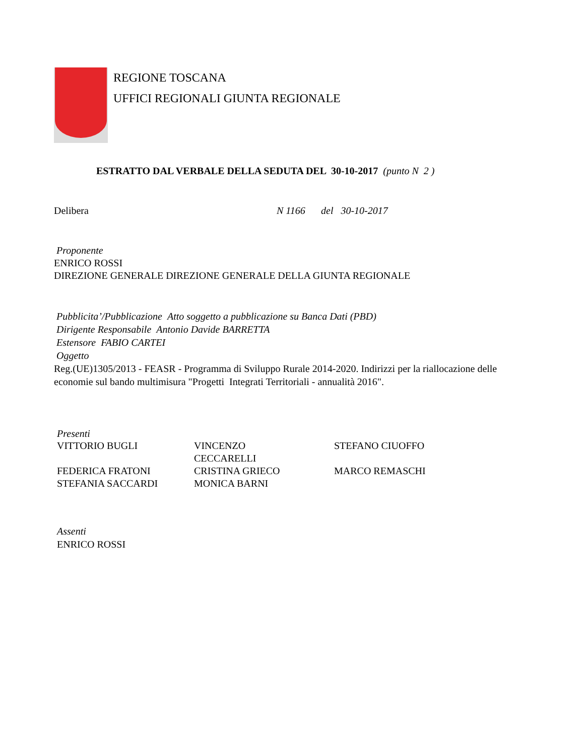REGIONE TOSCANA
UFFICI REGIONALI GIUNTA REGIONALE
ESTRATTO DAL VERBALE DELLA SEDUTA DEL 30-10-2017 (punto N 2 )
Delibera N 1166 del 30-10-2017
Proponente
ENRICO ROSSI
DIREZIONE GENERALE DIREZIONE GENERALE DELLA GIUNTA REGIONALE
Pubblicita’/Pubblicazione Atto soggetto a pubblicazione su Banca Dati (PBD)
Dirigente Responsabile Antonio Davide BARRETTA
Estensore FABIO CARTEI
Oggetto
Reg.(UE)1305/2013 - FEASR - Programma di Sviluppo Rurale 2014-2020. Indirizzi per la riallocazione delle economie sul bando multimisura "Progetti Integrati Territoriali - annualità 2016".
Presenti
| VITTORIO BUGLI | VINCENZO CECCARELLI | STEFANO CIUOFFO |
| FEDERICA FRATONI | CRISTINA GRIECO | MARCO REMASCHI |
| STEFANIA SACCARDI | MONICA BARNI | |
Assenti
ENRICO ROSSI